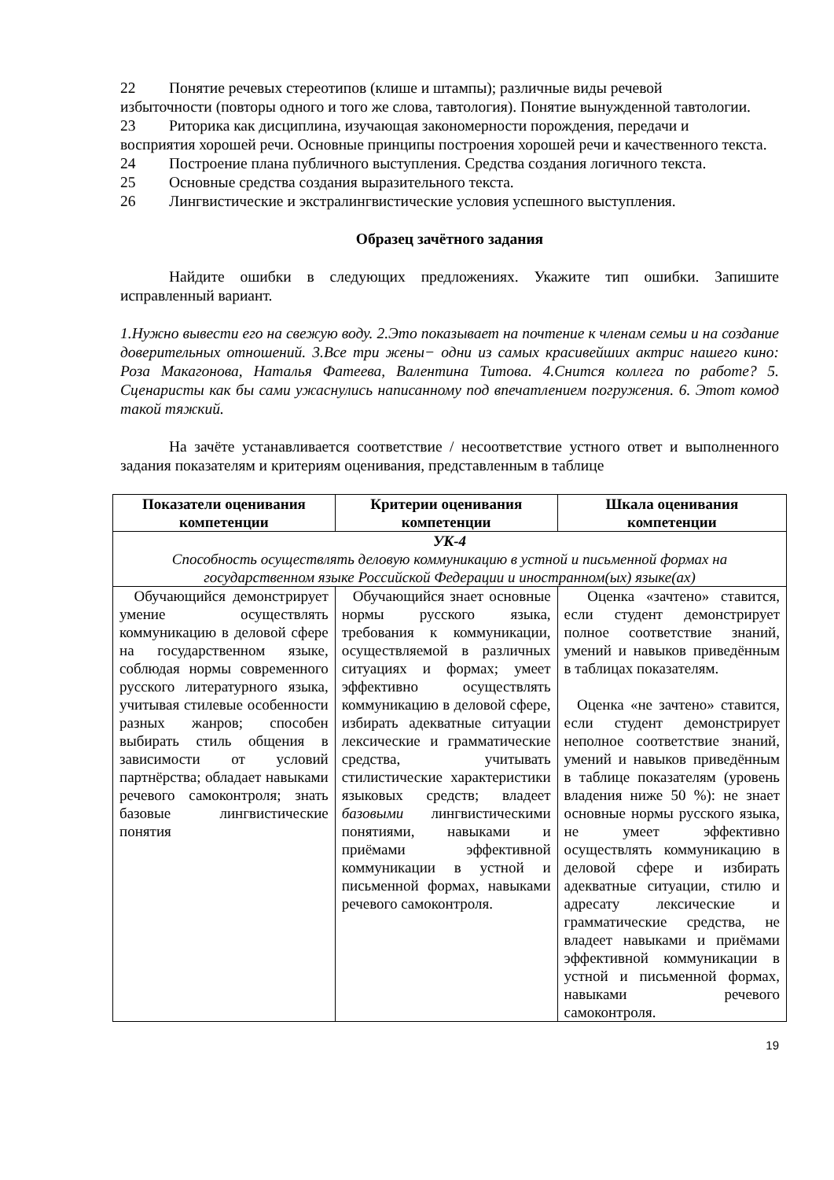22 Понятие речевых стереотипов (клише и штампы); различные виды речевой
избыточности (повторы одного и того же слова, тавтология). Понятие вынужденной тавтологии.
23 Риторика как дисциплина, изучающая закономерности порождения, передачи и
восприятия хорошей речи. Основные принципы построения хорошей речи и качественного текста.
24 Построение плана публичного выступления. Средства создания логичного текста.
25 Основные средства создания выразительного текста.
26 Лингвистические и экстралингвистические условия успешного выступления.
Образец зачётного задания
Найдите ошибки в следующих предложениях. Укажите тип ошибки. Запишите исправленный вариант.
1.Нужно вывести его на свежую воду. 2.Это показывает на почтение к членам семьи и на создание доверительных отношений. 3.Все три жены− одни из самых красивейших актрис нашего кино: Роза Макагонова, Наталья Фатеева, Валентина Титова. 4.Снится коллега по работе? 5. Сценаристы как бы сами ужаснулись написанному под впечатлением погружения. 6. Этот комод такой тяжкий.
На зачёте устанавливается соответствие / несоответствие устного ответ и выполненного задания показателям и критериям оценивания, представленным в таблице
| Показатели оценивания компетенции | Критерии оценивания компетенции | Шкала оценивания компетенции |
| --- | --- | --- |
| УК-4 Способность осуществлять деловую коммуникацию в устной и письменной формах на государственном языке Российской Федерации и иностранном(ых) языке(ах) | | |
| Обучающийся демонстрирует умение осуществлять коммуникацию в деловой сфере на государственном языке, соблюдая нормы современного русского литературного языка, учитывая стилевые особенности разных жанров; способен выбирать стиль общения в зависимости от условий партнёрства; обладает навыками речевого самоконтроля; знать базовые лингвистические понятия | Обучающийся знает основные нормы русского языка, требования к коммуникации, осуществляемой в различных ситуациях и формах; умеет эффективно осуществлять коммуникацию в деловой сфере, избирать адекватные ситуации лексические и грамматические средства, учитывать стилистические характеристики языковых средств; владеет базовыми лингвистическими понятиями, навыками и приёмами эффективной коммуникации в устной и письменной формах, навыками речевого самоконтроля. | Оценка «зачтено» ставится, если студент демонстрирует полное соответствие знаний, умений и навыков приведённым в таблицах показателям. Оценка «не зачтено» ставится, если студент демонстрирует неполное соответствие знаний, умений и навыков приведённым в таблице показателям (уровень владения ниже 50 %): не знает основные нормы русского языка, не умеет эффективно осуществлять коммуникацию в деловой сфере и избирать адекватные ситуации, стилю и адресату лексические и грамматические средства, не владеет навыками и приёмами эффективной коммуникации в устной и письменной формах, навыками речевого самоконтроля. |
19